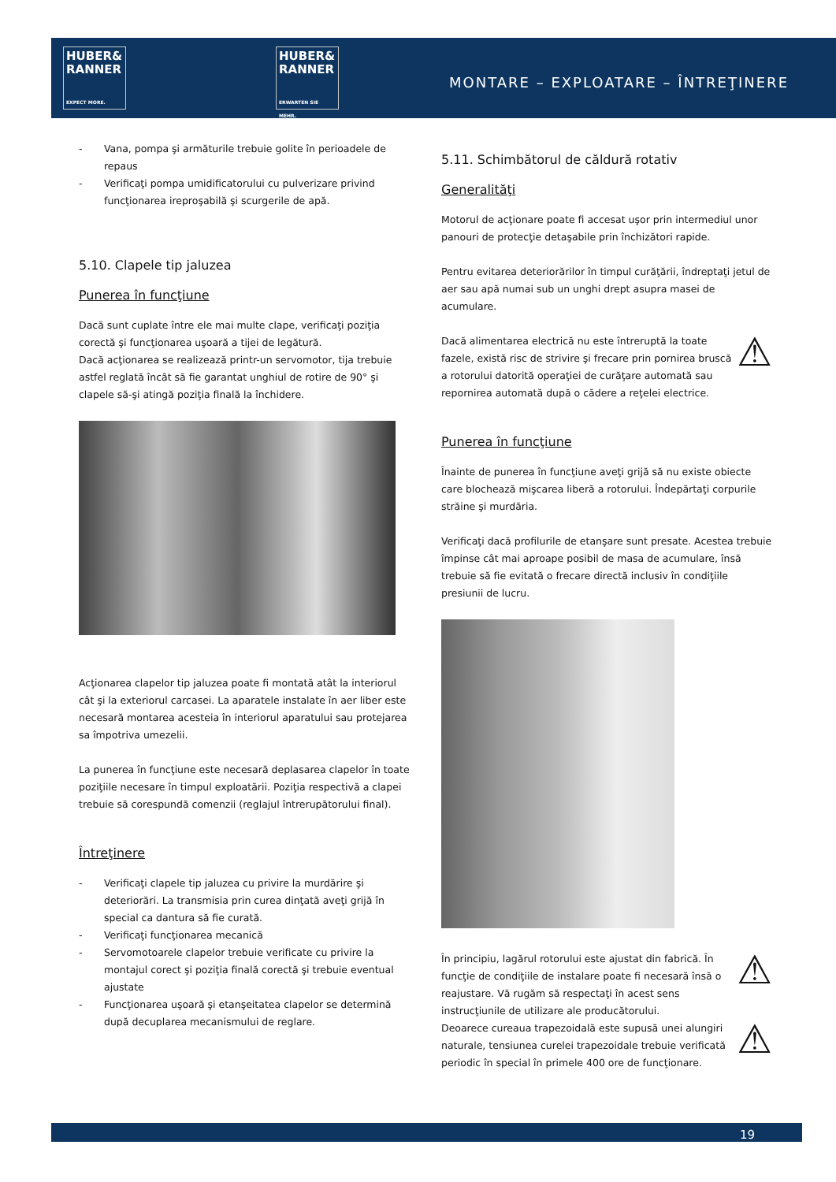HUBER&
RANNER
EXPECT MORE.
HUBER&
RANNER
ERWARTEN SIE MEHR.
MONTARE – EXPLOATARE – ÎNTREŢINERE
- Vana, pompa şi armăturile trebuie golite în perioadele de repaus
- Verificaţi pompa umidificatorului cu pulverizare privind funcţionarea ireproşabilă şi scurgerile de apă.
5.10. Clapele tip jaluzea
Punerea în funcţiune
Dacă sunt cuplate între ele mai multe clape, verificaţi poziţia corectă şi funcţionarea uşoară a tijei de legătură.
Dacă acţionarea se realizează printr-un servomotor, tija trebuie astfel reglată încât să fie garantat unghiul de rotire de 90° şi clapele să-şi atingă poziţia finală la închidere.
Acţionarea clapelor tip jaluzea poate fi montată atât la interiorul cât şi la exteriorul carcasei. La aparatele instalate în aer liber este necesară montarea acesteia în interiorul aparatului sau protejarea sa împotriva umezelii.
La punerea în funcţiune este necesară deplasarea clapelor în toate poziţiile necesare în timpul exploatării. Poziţia respectivă a clapei trebuie să corespundă comenzii (reglajul întrerupătorului final).
Întreţinere
- Verificaţi clapele tip jaluzea cu privire la murdărire şi deteriorări. La transmisia prin curea dinţată aveţi grijă în special ca dantura să fie curată.
- Verificaţi funcţionarea mecanică
- Servomotoarele clapelor trebuie verificate cu privire la montajul corect şi poziţia finală corectă şi trebuie eventual ajustate
- Funcţionarea uşoară şi etanşeitatea clapelor se determină după decuplarea mecanismului de reglare.
5.11. Schimbătorul de căldură rotativ
Generalităţi
Motorul de acţionare poate fi accesat uşor prin intermediul unor panouri de protecţie detaşabile prin închizători rapide.
Pentru evitarea deteriorărilor în timpul curăţării, îndreptaţi jetul de aer sau apă numai sub un unghi drept asupra masei de acumulare.
⚠ Dacă alimentarea electrică nu este întreruptă la toate fazele, există risc de strivire şi frecare prin pornirea bruscă a rotorului datorită operaţiei de curăţare automată sau repornirea automată după o cădere a reţelei electrice.
Punerea în funcţiune
Înainte de punerea în funcţiune aveţi grijă să nu existe obiecte care blochează mişcarea liberă a rotorului. Îndepărtaţi corpurile străine şi murdăria.
Verificaţi dacă profilurile de etanşare sunt presate. Acestea trebuie împinse cât mai aproape posibil de masa de acumulare, însă trebuie să fie evitată o frecare directă inclusiv în condiţiile presiunii de lucru.
⚠ În principiu, lagărul rotorului este ajustat din fabrică. În funcţie de condiţiile de instalare poate fi necesară însă o reajustare. Vă rugăm să respectaţi în acest sens instrucţiunile de utilizare ale producătorului.
⚠ Deoarece cureaua trapezoidală este supusă unei alungiri naturale, tensiunea curelei trapezoidale trebuie verificată periodic în special în primele 400 ore de funcţionare.
19